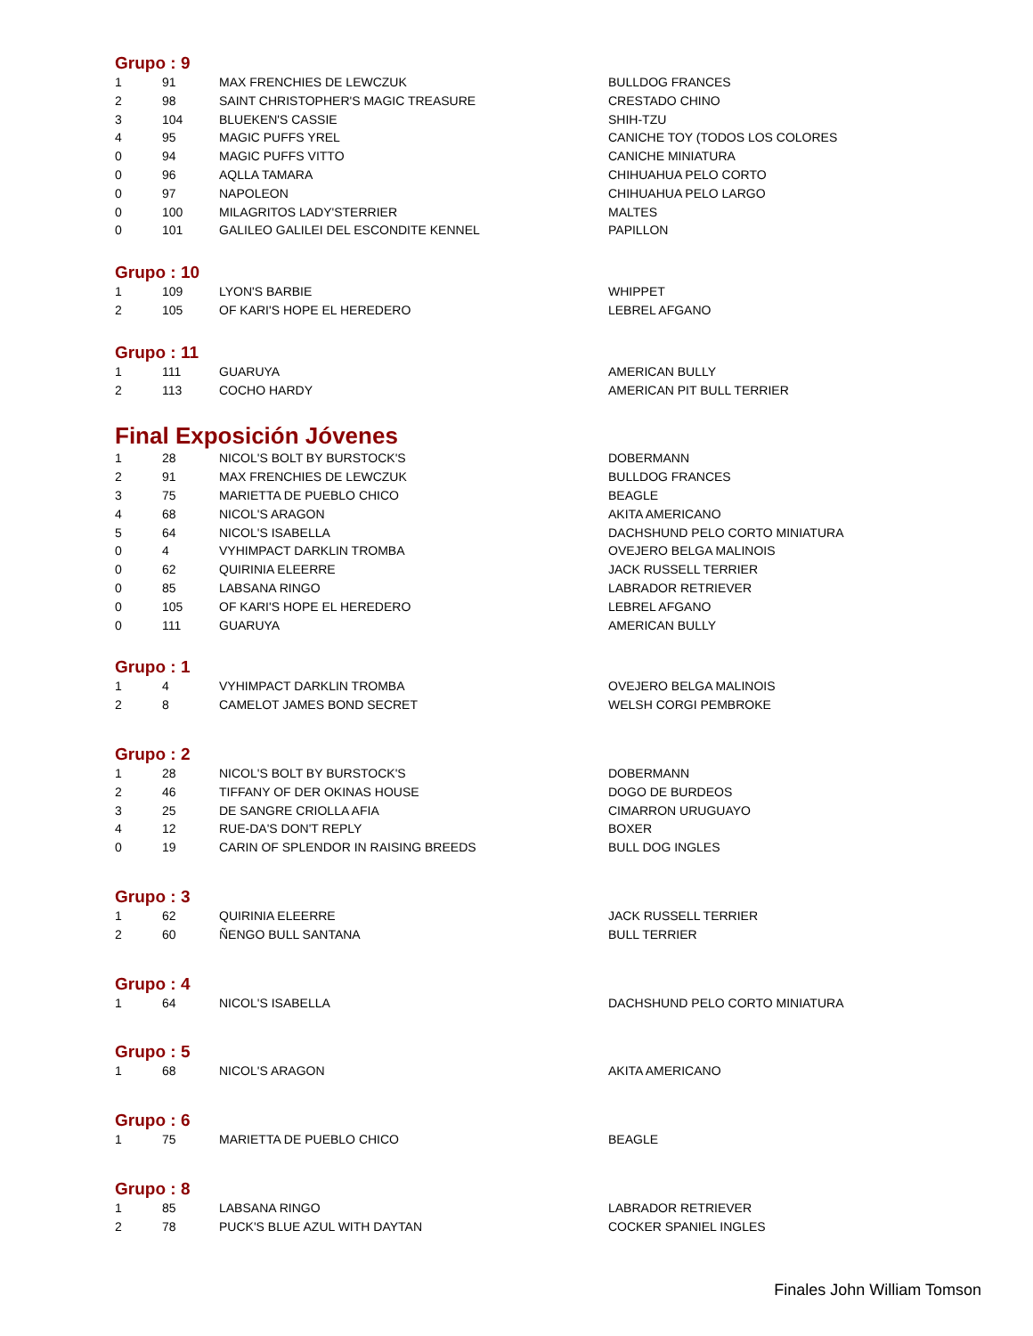Grupo : 9
| 1 | 91 | MAX FRENCHIES DE LEWCZUK | BULLDOG FRANCES |
| 2 | 98 | SAINT CHRISTOPHER'S MAGIC TREASURE | CRESTADO CHINO |
| 3 | 104 | BLUEKEN'S CASSIE | SHIH-TZU |
| 4 | 95 | MAGIC PUFFS YREL | CANICHE TOY (TODOS LOS COLORES |
| 0 | 94 | MAGIC PUFFS VITTO | CANICHE MINIATURA |
| 0 | 96 | AQLLA TAMARA | CHIHUAHUA PELO CORTO |
| 0 | 97 | NAPOLEON | CHIHUAHUA PELO LARGO |
| 0 | 100 | MILAGRITOS LADY'STERRIER | MALTES |
| 0 | 101 | GALILEO GALILEI DEL ESCONDITE KENNEL | PAPILLON |
Grupo : 10
| 1 | 109 | LYON'S BARBIE | WHIPPET |
| 2 | 105 | OF KARI'S HOPE EL HEREDERO | LEBREL AFGANO |
Grupo : 11
| 1 | 111 | GUARUYA | AMERICAN BULLY |
| 2 | 113 | COCHO HARDY | AMERICAN PIT BULL TERRIER |
Final Exposición Jóvenes
| 1 | 28 | NICOL'S BOLT BY BURSTOCK'S | DOBERMANN |
| 2 | 91 | MAX FRENCHIES DE LEWCZUK | BULLDOG FRANCES |
| 3 | 75 | MARIETTA DE PUEBLO CHICO | BEAGLE |
| 4 | 68 | NICOL'S ARAGON | AKITA AMERICANO |
| 5 | 64 | NICOL'S ISABELLA | DACHSHUND PELO CORTO MINIATURA |
| 0 | 4 | VYHIMPACT DARKLIN TROMBA | OVEJERO BELGA MALINOIS |
| 0 | 62 | QUIRINIA ELEERRE | JACK RUSSELL TERRIER |
| 0 | 85 | LABSANA RINGO | LABRADOR RETRIEVER |
| 0 | 105 | OF KARI'S HOPE EL HEREDERO | LEBREL AFGANO |
| 0 | 111 | GUARUYA | AMERICAN BULLY |
Grupo : 1
| 1 | 4 | VYHIMPACT DARKLIN TROMBA | OVEJERO BELGA MALINOIS |
| 2 | 8 | CAMELOT JAMES BOND SECRET | WELSH CORGI PEMBROKE |
Grupo : 2
| 1 | 28 | NICOL'S BOLT BY BURSTOCK'S | DOBERMANN |
| 2 | 46 | TIFFANY OF DER OKINAS HOUSE | DOGO DE BURDEOS |
| 3 | 25 | DE SANGRE CRIOLLA AFIA | CIMARRON URUGUAYO |
| 4 | 12 | RUE-DA'S DON'T REPLY | BOXER |
| 0 | 19 | CARIN OF SPLENDOR IN RAISING BREEDS | BULL DOG INGLES |
Grupo : 3
| 1 | 62 | QUIRINIA ELEERRE | JACK RUSSELL TERRIER |
| 2 | 60 | ÑENGO BULL SANTANA | BULL TERRIER |
Grupo : 4
| 1 | 64 | NICOL'S ISABELLA | DACHSHUND PELO CORTO MINIATURA |
Grupo : 5
| 1 | 68 | NICOL'S ARAGON | AKITA AMERICANO |
Grupo : 6
| 1 | 75 | MARIETTA DE PUEBLO CHICO | BEAGLE |
Grupo : 8
| 1 | 85 | LABSANA RINGO | LABRADOR RETRIEVER |
| 2 | 78 | PUCK'S BLUE AZUL WITH DAYTAN | COCKER SPANIEL INGLES |
Finales John William Tomson